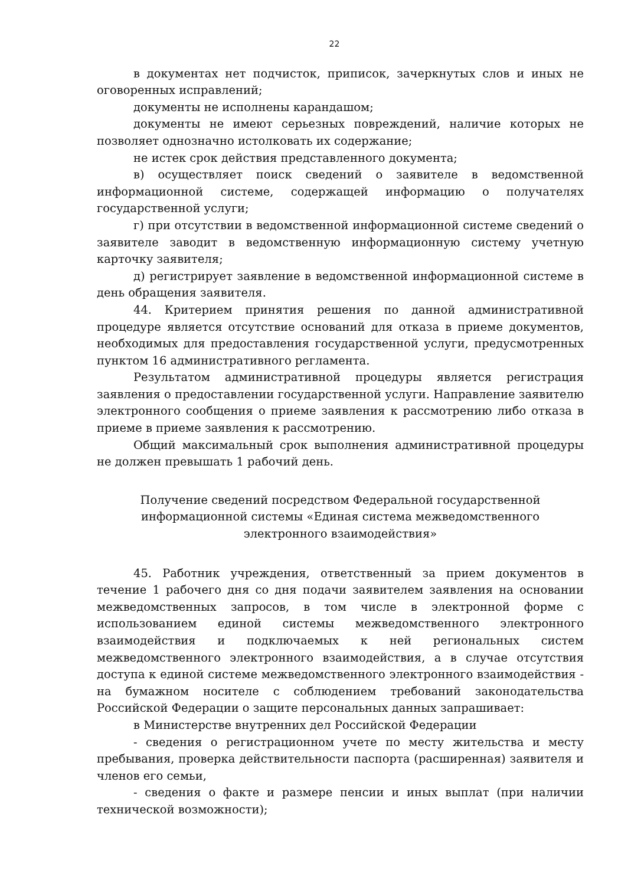22
в документах нет подчисток, приписок, зачеркнутых слов и иных не оговоренных исправлений;
документы не исполнены карандашом;
документы не имеют серьезных повреждений, наличие которых не позволяет однозначно истолковать их содержание;
не истек срок действия представленного документа;
в) осуществляет поиск сведений о заявителе в ведомственной информационной системе, содержащей информацию о получателях государственной услуги;
г) при отсутствии в ведомственной информационной системе сведений о заявителе заводит в ведомственную информационную систему учетную карточку заявителя;
д) регистрирует заявление в ведомственной информационной системе в день обращения заявителя.
44. Критерием принятия решения по данной административной процедуре является отсутствие оснований для отказа в приеме документов, необходимых для предоставления государственной услуги, предусмотренных пунктом 16 административного регламента.
Результатом административной процедуры является регистрация заявления о предоставлении государственной услуги. Направление заявителю электронного сообщения о приеме заявления к рассмотрению либо отказа в приеме в приеме заявления к рассмотрению.
Общий максимальный срок выполнения административной процедуры не должен превышать 1 рабочий день.
Получение сведений посредством Федеральной государственной
информационной системы «Единая система межведомственного
электронного взаимодействия»
45. Работник учреждения, ответственный за прием документов в течение 1 рабочего дня со дня подачи заявителем заявления на основании межведомственных запросов, в том числе в электронной форме с использованием единой системы межведомственного электронного взаимодействия и подключаемых к ней региональных систем межведомственного электронного взаимодействия, а в случае отсутствия доступа к единой системе межведомственного электронного взаимодействия - на бумажном носителе с соблюдением требований законодательства Российской Федерации о защите персональных данных запрашивает:
в Министерстве внутренних дел Российской Федерации
- сведения о регистрационном учете по месту жительства и месту пребывания, проверка действительности паспорта (расширенная) заявителя и членов его семьи,
- сведения о факте и размере пенсии и иных выплат (при наличии технической возможности);